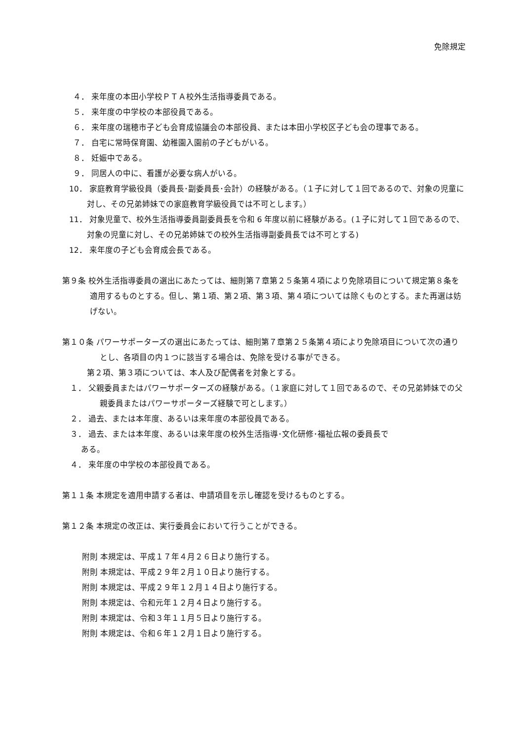免除規定
４． 来年度の本田小学校ＰＴＡ校外生活指導委員である。
５． 来年度の中学校の本部役員である。
６． 来年度の瑞穂市子ども会育成協議会の本部役員、または本田小学校区子ども会の理事である。
７． 自宅に常時保育園、幼稚園入園前の子どもがいる。
８． 妊娠中である。
９． 同居人の中に、看護が必要な病人がいる。
10． 家庭教育学級役員（委員長･副委員長･会計）の経験がある。（１子に対して１回であるので、対象の児童に対し、その兄弟姉妹での家庭教育学級役員では不可とします。）
11． 対象児童で、校外生活指導委員副委員長を令和 6 年度以前に経験がある。(１子に対して１回であるので、対象の児童に対し、その兄弟姉妹での校外生活指導副委員長では不可とする)
12． 来年度の子ども会育成会長である。
第９条 校外生活指導委員の選出にあたっては、細則第７章第２５条第４項により免除項目について規定第８条を適用するものとする。但し、第１項、第２項、第３項、第４項については除くものとする。また再選は妨げない。
第１０条 パワーサポーターズの選出にあたっては、細則第７章第２５条第４項により免除項目について次の通りとし、各項目の内１つに該当する場合は、免除を受ける事ができる。
第２項、第３項については、本人及び配偶者を対象とする。
１． 父親委員またはパワーサポーターズの経験がある。（１家庭に対して１回であるので、その兄弟姉妹での父親委員またはパワーサポーターズ経験で可とします。）
２． 過去、または本年度、あるいは来年度の本部役員である。
３． 過去、または本年度、あるいは来年度の校外生活指導･文化研修･福祉広報の委員長で
ある。
４． 来年度の中学校の本部役員である。
第１１条 本規定を適用申請する者は、申請項目を示し確認を受けるものとする。
第１２条 本規定の改正は、実行委員会において行うことができる。
附則 本規定は、平成１７年４月２６日より施行する。
附則 本規定は、平成２９年２月１０日より施行する。
附則 本規定は、平成２９年１２月１４日より施行する。
附則 本規定は、令和元年１２月４日より施行する。
附則 本規定は、令和３年１１月５日より施行する。
附則 本規定は、令和６年１２月１日より施行する。